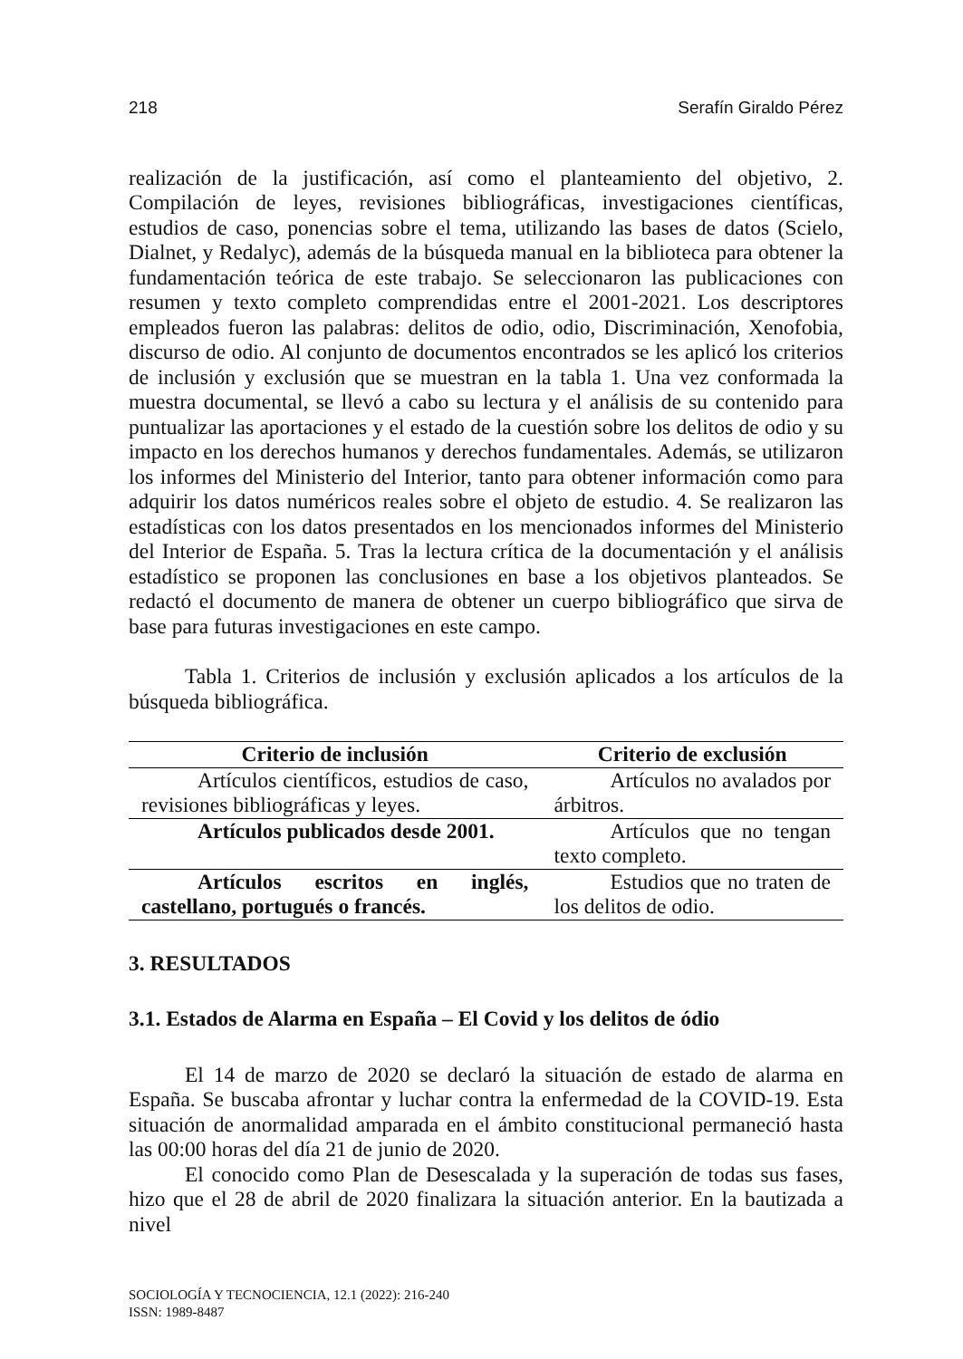218 Serafín Giraldo Pérez
realización de la justificación, así como el planteamiento del objetivo, 2. Compilación de leyes, revisiones bibliográficas, investigaciones científicas, estudios de caso, ponencias sobre el tema, utilizando las bases de datos (Scielo, Dialnet, y Redalyc), además de la búsqueda manual en la biblioteca para obtener la fundamentación teórica de este trabajo. Se seleccionaron las publicaciones con resumen y texto completo comprendidas entre el 2001-2021. Los descriptores empleados fueron las palabras: delitos de odio, odio, Discriminación, Xenofobia, discurso de odio. Al conjunto de documentos encontrados se les aplicó los criterios de inclusión y exclusión que se muestran en la tabla 1. Una vez conformada la muestra documental, se llevó a cabo su lectura y el análisis de su contenido para puntualizar las aportaciones y el estado de la cuestión sobre los delitos de odio y su impacto en los derechos humanos y derechos fundamentales. Además, se utilizaron los informes del Ministerio del Interior, tanto para obtener información como para adquirir los datos numéricos reales sobre el objeto de estudio. 4. Se realizaron las estadísticas con los datos presentados en los mencionados informes del Ministerio del Interior de España. 5. Tras la lectura crítica de la documentación y el análisis estadístico se proponen las conclusiones en base a los objetivos planteados. Se redactó el documento de manera de obtener un cuerpo bibliográfico que sirva de base para futuras investigaciones en este campo.
Tabla 1. Criterios de inclusión y exclusión aplicados a los artículos de la búsqueda bibliográfica.
| Criterio de inclusión | Criterio de exclusión |
| --- | --- |
| Artículos científicos, estudios de caso, revisiones bibliográficas y leyes. | Artículos no avalados por árbitros. |
| Artículos publicados desde 2001. | Artículos que no tengan texto completo. |
| Artículos escritos en inglés, castellano, portugués o francés. | Estudios que no traten de los delitos de odio. |
3. RESULTADOS
3.1. Estados de Alarma en España – El Covid y los delitos de ódio
El 14 de marzo de 2020 se declaró la situación de estado de alarma en España. Se buscaba afrontar y luchar contra la enfermedad de la COVID-19. Esta situación de anormalidad amparada en el ámbito constitucional permaneció hasta las 00:00 horas del día 21 de junio de 2020.
El conocido como Plan de Desescalada y la superación de todas sus fases, hizo que el 28 de abril de 2020 finalizara la situación anterior. En la bautizada a nivel
SOCIOLOGÍA Y TECNOCIENCIA, 12.1 (2022): 216-240
ISSN: 1989-8487